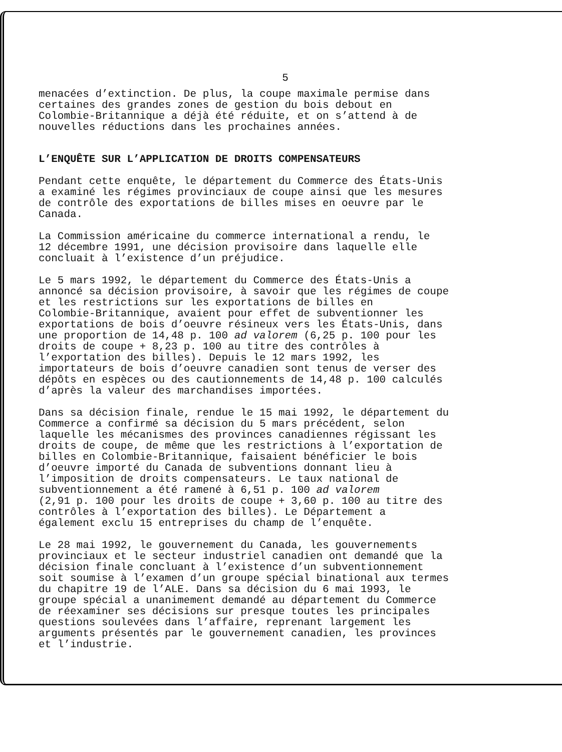5
menacées d’extinction. De plus, la coupe maximale permise dans certaines des grandes zones de gestion du bois debout en Colombie-Britannique a déjà été réduite, et on s’attend à de nouvelles réductions dans les prochaines années.
L’ENQUÊTE SUR L’APPLICATION DE DROITS COMPENSATEURS
Pendant cette enquête, le département du Commerce des États-Unis a examiné les régimes provinciaux de coupe ainsi que les mesures de contrôle des exportations de billes mises en oeuvre par le Canada.
La Commission américaine du commerce international a rendu, le 12 décembre 1991, une décision provisoire dans laquelle elle concluait à l’existence d’un préjudice.
Le 5 mars 1992, le département du Commerce des États-Unis a annoncé sa décision provisoire, à savoir que les régimes de coupe et les restrictions sur les exportations de billes en Colombie-Britannique, avaient pour effet de subventionner les exportations de bois d’oeuvre résineux vers les États-Unis, dans une proportion de 14,48 p. 100 ad valorem (6,25 p. 100 pour les droits de coupe + 8,23 p. 100 au titre des contrôles à l’exportation des billes). Depuis le 12 mars 1992, les importateurs de bois d’oeuvre canadien sont tenus de verser des dépôts en espèces ou des cautionnements de 14,48 p. 100 calculés d’après la valeur des marchandises importées.
Dans sa décision finale, rendue le 15 mai 1992, le département du Commerce a confirmé sa décision du 5 mars précédent, selon laquelle les mécanismes des provinces canadiennes régissant les droits de coupe, de même que les restrictions à l’exportation de billes en Colombie-Britannique, faisaient bénéficier le bois d’oeuvre importé du Canada de subventions donnant lieu à l’imposition de droits compensateurs. Le taux national de subventionnement a été ramené à 6,51 p. 100 ad valorem (2,91 p. 100 pour les droits de coupe + 3,60 p. 100 au titre des contrôles à l’exportation des billes). Le Département a également exclu 15 entreprises du champ de l’enquête.
Le 28 mai 1992, le gouvernement du Canada, les gouvernements provinciaux et le secteur industriel canadien ont demandé que la décision finale concluant à l’existence d’un subventionnement soit soumise à l’examen d’un groupe spécial binational aux termes du chapitre 19 de l’ALE. Dans sa décision du 6 mai 1993, le groupe spécial a unanimement demandé au département du Commerce de réexaminer ses décisions sur presque toutes les principales questions soulevées dans l’affaire, reprenant largement les arguments présentés par le gouvernement canadien, les provinces et l’industrie.